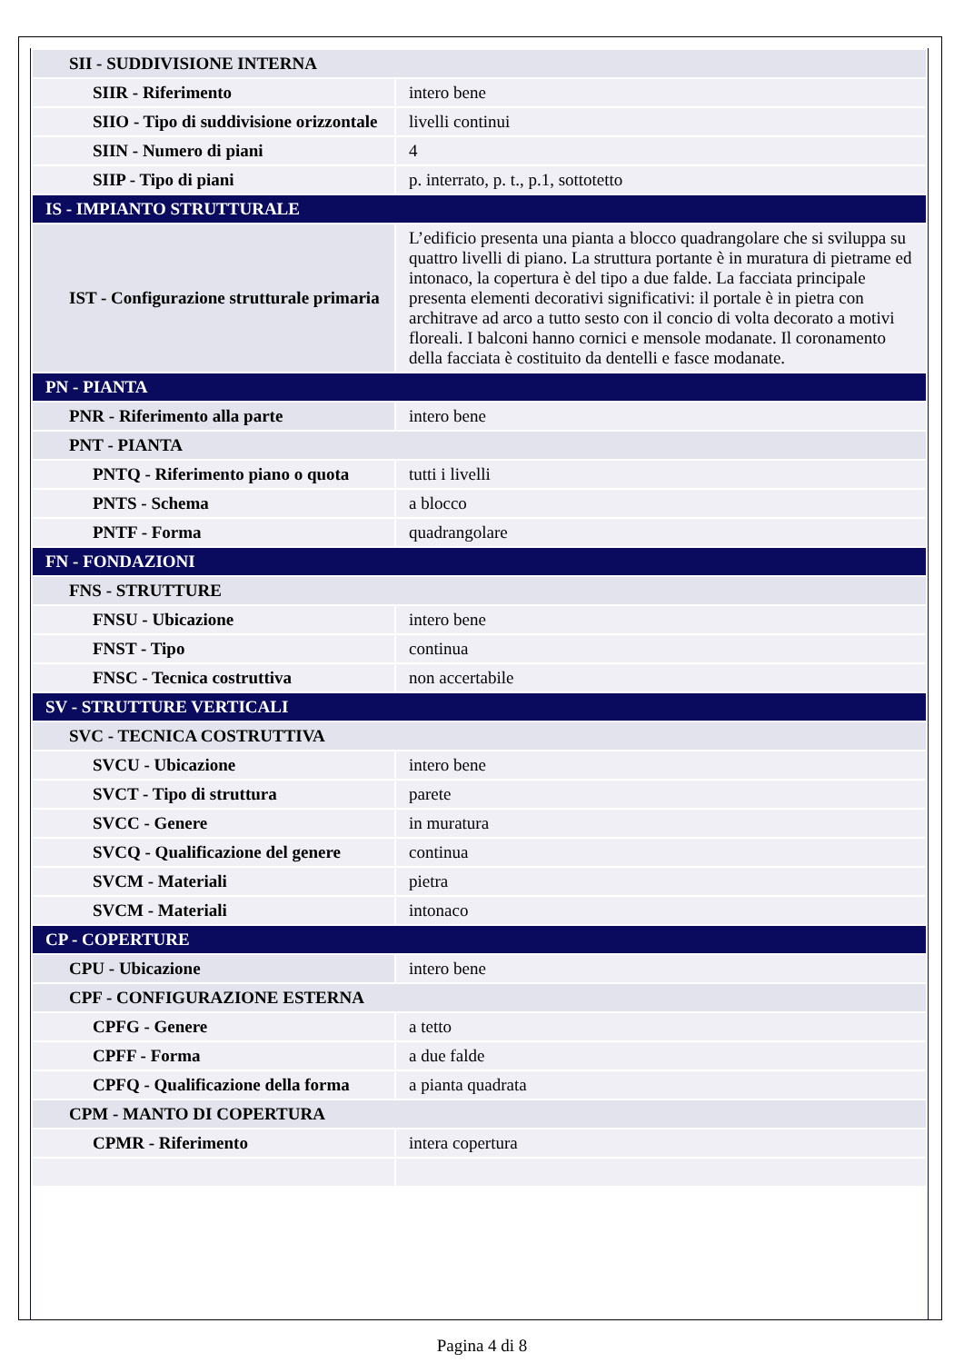| SII - SUDDIVISIONE INTERNA | |
| SIIR - Riferimento | intero bene |
| SIIO - Tipo di suddivisione orizzontale | livelli continui |
| SIIN - Numero di piani | 4 |
| SIIP - Tipo di piani | p. interrato, p. t., p.1, sottotetto |
| IS - IMPIANTO STRUTTURALE | |
| IST - Configurazione strutturale primaria | L’edificio presenta una pianta a blocco quadrangolare che si sviluppa su quattro livelli di piano. La struttura portante è in muratura di pietrame ed intonaco, la copertura è del tipo a due falde. La facciata principale presenta elementi decorativi significativi: il portale è in pietra con architrave ad arco a tutto sesto con il concio di volta decorato a motivi floreali. I balconi hanno cornici e mensole modanate. Il coronamento della facciata è costituito da dentelli e fasce modanate. |
| PN - PIANTA | |
| PNR - Riferimento alla parte | intero bene |
| PNT - PIANTA | |
| PNTQ - Riferimento piano o quota | tutti i livelli |
| PNTS - Schema | a blocco |
| PNTF - Forma | quadrangolare |
| FN - FONDAZIONI | |
| FNS - STRUTTURE | |
| FNSU - Ubicazione | intero bene |
| FNST - Tipo | continua |
| FNSC - Tecnica costruttiva | non accertabile |
| SV - STRUTTURE VERTICALI | |
| SVC - TECNICA COSTRUTTIVA | |
| SVCU - Ubicazione | intero bene |
| SVCT - Tipo di struttura | parete |
| SVCC - Genere | in muratura |
| SVCQ - Qualificazione del genere | continua |
| SVCM - Materiali | pietra |
| SVCM - Materiali | intonaco |
| CP - COPERTURE | |
| CPU - Ubicazione | intero bene |
| CPF - CONFIGURAZIONE ESTERNA | |
| CPFG - Genere | a tetto |
| CPFF - Forma | a due falde |
| CPFQ - Qualificazione della forma | a pianta quadrata |
| CPM - MANTO DI COPERTURA | |
| CPMR - Riferimento | intera copertura |
Pagina 4 di 8